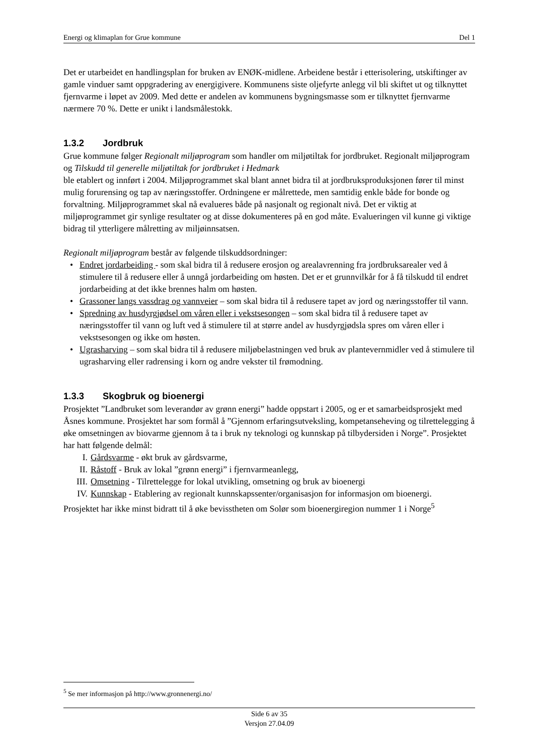Energi og klimaplan for Grue kommune Del 1
Det er utarbeidet en handlingsplan for bruken av ENØK-midlene. Arbeidene består i etterisolering, utskiftinger av gamle vinduer samt oppgradering av energigivere. Kommunens siste oljefyrte anlegg vil bli skiftet ut og tilknyttet fjernvarme i løpet av 2009. Med dette er andelen av kommunens bygningsmasse som er tilknyttet fjernvarme nærmere 70 %. Dette er unikt i landsmålestokk.
1.3.2 Jordbruk
Grue kommune følger Regionalt miljøprogram som handler om miljøtiltak for jordbruket. Regionalt miljøprogram og Tilskudd til generelle miljøtiltak for jordbruket i Hedmark
ble etablert og innført i 2004. Miljøprogrammet skal blant annet bidra til at jordbruksproduksjonen fører til minst mulig forurensing og tap av næringsstoffer. Ordningene er målrettede, men samtidig enkle både for bonde og forvaltning. Miljøprogrammet skal nå evalueres både på nasjonalt og regionalt nivå. Det er viktig at miljøprogrammet gir synlige resultater og at disse dokumenteres på en god måte. Evalueringen vil kunne gi viktige bidrag til ytterligere målretting av miljøinnsatsen.
Regionalt miljøprogram består av følgende tilskuddsordninger:
• Endret jordarbeiding - som skal bidra til å redusere erosjon og arealavrenning fra jordbruksarealer ved å stimulere til å redusere eller å unngå jordarbeiding om høsten. Det er et grunnvilkår for å få tilskudd til endret jordarbeiding at det ikke brennes halm om høsten.
• Grassoner langs vassdrag og vannveier – som skal bidra til å redusere tapet av jord og næringsstoffer til vann.
• Spredning av husdyrgjødsel om våren eller i vekstsesongen – som skal bidra til å redusere tapet av næringsstoffer til vann og luft ved å stimulere til at større andel av husdyrgjødsla spres om våren eller i vekstsesongen og ikke om høsten.
• Ugrasharving – som skal bidra til å redusere miljøbelastningen ved bruk av plantevernmidler ved å stimulere til ugrasharving eller radrensing i korn og andre vekster til frømodning.
1.3.3 Skogbruk og bioenergi
Prosjektet ”Landbruket som leverandør av grønn energi” hadde oppstart i 2005, og er et samarbeidsprosjekt med Åsnes kommune. Prosjektet har som formål å ”Gjennom erfaringsutveksling, kompetanseheving og tilrettelegging å øke omsetningen av biovarme gjennom å ta i bruk ny teknologi og kunnskap på tilbydersiden i Norge”. Prosjektet har hatt følgende delmål:
I. Gårdsvarme - økt bruk av gårdsvarme,
II. Råstoff - Bruk av lokal ”grønn energi” i fjernvarmeanlegg,
III. Omsetning - Tilrettelegge for lokal utvikling, omsetning og bruk av bioenergi
IV. Kunnskap - Etablering av regionalt kunnskapssenter/organisasjon for informasjon om bioenergi.
Prosjektet har ikke minst bidratt til å øke bevisstheten om Solør som bioenergiregion nummer 1 i Norge<sup>5</sup>
<sup>5</sup> Se mer informasjon på http://www.gronnenergi.no/
Side 6 av 35
Versjon 27.04.09